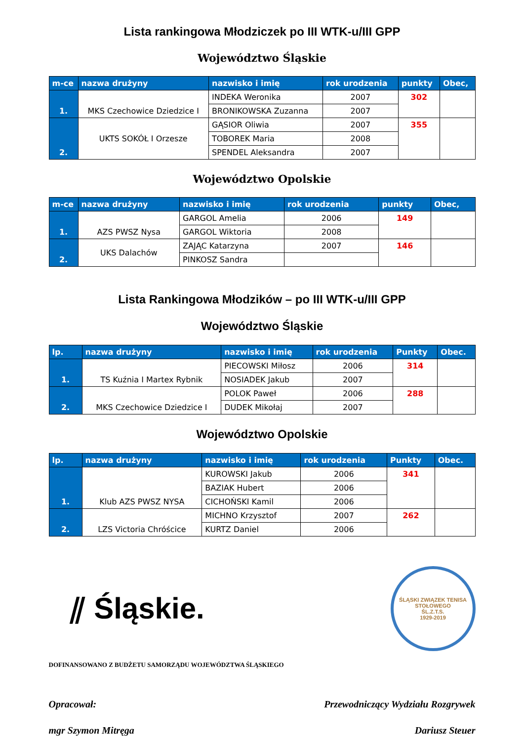Lista rankingowa Młodziczek po III WTK-u/III GPP
Województwo Śląskie
| m-ce | nazwa drużyny | nazwisko i imię | rok urodzenia | punkty | Obec, |
| --- | --- | --- | --- | --- | --- |
| 1. | MKS Czechowice Dziedzice I | INDEKA Weronika | 2007 | 302 | |
| | | BRONIKOWSKA Zuzanna | 2007 | | |
| 2. | UKTS SOKÓŁ I Orzesze | GĄSIOR Oliwia | 2007 | 355 | |
| | | TOBOREK Maria | 2008 | | |
| | | SPENDEL Aleksandra | 2007 | | |
Województwo Opolskie
| m-ce | nazwa drużyny | nazwisko i imię | rok urodzenia | punkty | Obec, |
| --- | --- | --- | --- | --- | --- |
| 1. | AZS PWSZ Nysa | GARGOL Amelia | 2006 | 149 | |
| | | GARGOL Wiktoria | 2008 | | |
| 2. | UKS Dalachów | ZAJĄC Katarzyna | 2007 | 146 | |
| | | PINKOSZ Sandra | | | |
Lista Rankingowa Młodzików – po III WTK-u/III GPP
Województwo Śląskie
| lp. | nazwa drużyny | nazwisko i imię | rok urodzenia | Punkty | Obec. |
| --- | --- | --- | --- | --- | --- |
| 1. | TS Kuźnia I Martex Rybnik | PIECOWSKI Miłosz | 2006 | 314 | |
| | | NOSIADEK Jakub | 2007 | | |
| 2. | MKS Czechowice Dziedzice I | POLOK Paweł | 2006 | 288 | |
| | | DUDEK Mikołaj | 2007 | | |
Województwo Opolskie
| lp. | nazwa drużyny | nazwisko i imię | rok urodzenia | Punkty | Obec. |
| --- | --- | --- | --- | --- | --- |
| 1. | Klub AZS PWSZ NYSA | KUROWSKI Jakub | 2006 | 341 | |
| | | BAZIAK Hubert | 2006 | | |
| | | CICHOŃSKI Kamil | 2006 | | |
| 2. | LZS Victoria Chróścice | MICHNO Krzysztof | 2007 | 262 | |
| | | KURTZ Daniel | 2006 | | |
⫽ Śląskie.
ŚLĄSKI ZWIĄZEK TENISA STOŁOWEGO
ŚL.Z.T.S.
1929-2019
DOFINANSOWANO Z BUDŻETU SAMORZĄDU WOJEWÓDZTWA ŚLĄSKIEGO
Opracował: Przewodniczący Wydziału Rozgrywek
mgr Szymon Mitręga Dariusz Steuer